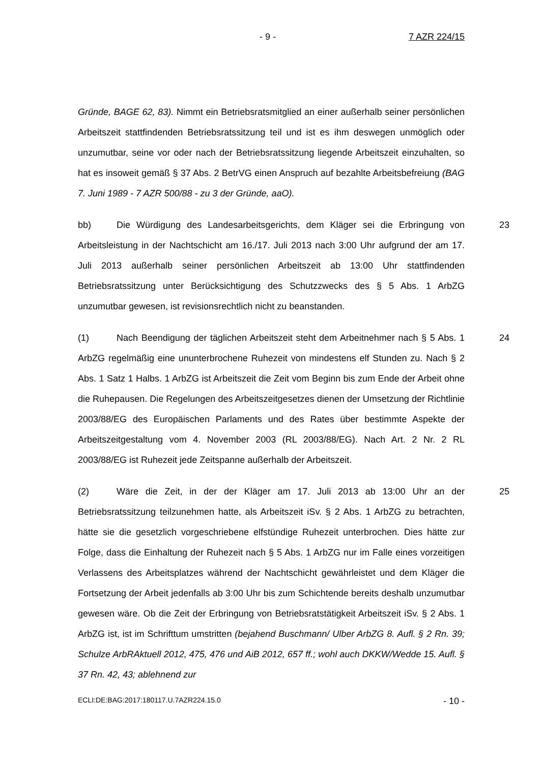- 9 - 7 AZR 224/15
Gründe, BAGE 62, 83). Nimmt ein Betriebsratsmitglied an einer außerhalb seiner persönlichen Arbeitszeit stattfindenden Betriebsratssitzung teil und ist es ihm deswegen unmöglich oder unzumutbar, seine vor oder nach der Betriebsratssitzung liegende Arbeitszeit einzuhalten, so hat es insoweit gemäß § 37 Abs. 2 BetrVG einen Anspruch auf bezahlte Arbeitsbefreiung (BAG 7. Juni 1989 - 7 AZR 500/88 - zu 3 der Gründe, aaO).
bb) Die Würdigung des Landesarbeitsgerichts, dem Kläger sei die Erbringung von Arbeitsleistung in der Nachtschicht am 16./17. Juli 2013 nach 3:00 Uhr aufgrund der am 17. Juli 2013 außerhalb seiner persönlichen Arbeitszeit ab 13:00 Uhr stattfindenden Betriebsratssitzung unter Berücksichtigung des Schutzzwecks des § 5 Abs. 1 ArbZG unzumutbar gewesen, ist revisionsrechtlich nicht zu beanstanden. 23
(1) Nach Beendigung der täglichen Arbeitszeit steht dem Arbeitnehmer nach § 5 Abs. 1 ArbZG regelmäßig eine ununterbrochene Ruhezeit von mindestens elf Stunden zu. Nach § 2 Abs. 1 Satz 1 Halbs. 1 ArbZG ist Arbeitszeit die Zeit vom Beginn bis zum Ende der Arbeit ohne die Ruhepausen. Die Regelungen des Arbeitszeitgesetzes dienen der Umsetzung der Richtlinie 2003/88/EG des Europäischen Parlaments und des Rates über bestimmte Aspekte der Arbeitszeitgestaltung vom 4. November 2003 (RL 2003/88/EG). Nach Art. 2 Nr. 2 RL 2003/88/EG ist Ruhezeit jede Zeitspanne außerhalb der Arbeitszeit. 24
(2) Wäre die Zeit, in der der Kläger am 17. Juli 2013 ab 13:00 Uhr an der Betriebsratssitzung teilzunehmen hatte, als Arbeitszeit iSv. § 2 Abs. 1 ArbZG zu betrachten, hätte sie die gesetzlich vorgeschriebene elfstündige Ruhezeit unterbrochen. Dies hätte zur Folge, dass die Einhaltung der Ruhezeit nach § 5 Abs. 1 ArbZG nur im Falle eines vorzeitigen Verlassens des Arbeitsplatzes während der Nachtschicht gewährleistet und dem Kläger die Fortsetzung der Arbeit jedenfalls ab 3:00 Uhr bis zum Schichtende bereits deshalb unzumutbar gewesen wäre. Ob die Zeit der Erbringung von Betriebsratstätigkeit Arbeitszeit iSv. § 2 Abs. 1 ArbZG ist, ist im Schrifttum umstritten (bejahend Buschmann/ Ulber ArbZG 8. Aufl. § 2 Rn. 39; Schulze ArbRAktuell 2012, 475, 476 und AiB 2012, 657 ff.; wohl auch DKKW/Wedde 15. Aufl. § 37 Rn. 42, 43; ablehnend zur 25
ECLI:DE:BAG:2017:180117.U.7AZR224.15.0 - 10 -